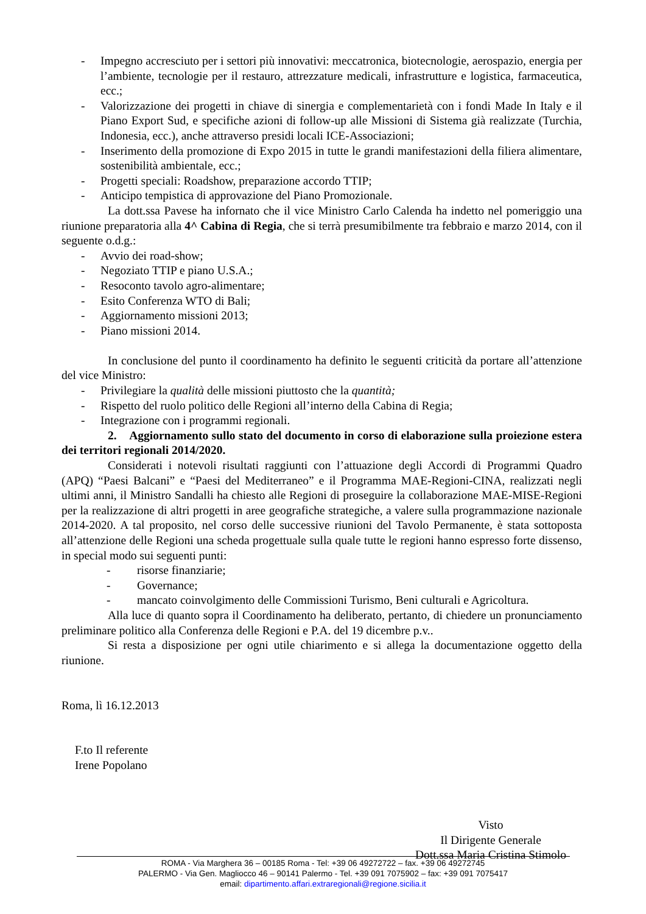- Impegno accresciuto per i settori più innovativi: meccatronica, biotecnologie, aerospazio, energia per l’ambiente, tecnologie per il restauro, attrezzature medicali, infrastrutture e logistica, farmaceutica, ecc.;
- Valorizzazione dei progetti in chiave di sinergia e complementarietà con i fondi Made In Italy e il Piano Export Sud, e specifiche azioni di follow-up alle Missioni di Sistema già realizzate (Turchia, Indonesia, ecc.), anche attraverso presidi locali ICE-Associazioni;
- Inserimento della promozione di Expo 2015 in tutte le grandi manifestazioni della filiera alimentare, sostenibilità ambientale, ecc.;
- Progetti speciali: Roadshow, preparazione accordo TTIP;
- Anticipo tempistica di approvazione del Piano Promozionale.
La dott.ssa Pavese ha infornato che il vice Ministro Carlo Calenda ha indetto nel pomeriggio una riunione preparatoria alla 4^ Cabina di Regia, che si terrà presumibilmente tra febbraio e marzo 2014, con il seguente o.d.g.:
- Avvio dei road-show;
- Negoziato TTIP e piano U.S.A.;
- Resoconto tavolo agro-alimentare;
- Esito Conferenza WTO di Bali;
- Aggiornamento missioni 2013;
- Piano missioni 2014.
In conclusione del punto il coordinamento ha definito le seguenti criticità da portare all’attenzione del vice Ministro:
- Privilegiare la qualità delle missioni piuttosto che la quantità;
- Rispetto del ruolo politico delle Regioni all’interno della Cabina di Regia;
- Integrazione con i programmi regionali.
2. Aggiornamento sullo stato del documento in corso di elaborazione sulla proiezione estera dei territori regionali 2014/2020.
Considerati i notevoli risultati raggiunti con l’attuazione degli Accordi di Programmi Quadro (APQ) “Paesi Balcani” e “Paesi del Mediterraneo” e il Programma MAE-Regioni-CINA, realizzati negli ultimi anni, il Ministro Sandalli ha chiesto alle Regioni di proseguire la collaborazione MAE-MISE-Regioni per la realizzazione di altri progetti in aree geografiche strategiche, a valere sulla programmazione nazionale 2014-2020. A tal proposito, nel corso delle successive riunioni del Tavolo Permanente, è stata sottoposta all’attenzione delle Regioni una scheda progettuale sulla quale tutte le regioni hanno espresso forte dissenso, in special modo sui seguenti punti:
- risorse finanziarie;
- Governance;
- mancato coinvolgimento delle Commissioni Turismo, Beni culturali e Agricoltura.
Alla luce di quanto sopra il Coordinamento ha deliberato, pertanto, di chiedere un pronunciamento preliminare politico alla Conferenza delle Regioni e P.A. del 19 dicembre p.v..
Si resta a disposizione per ogni utile chiarimento e si allega la documentazione oggetto della riunione.
Roma, lì 16.12.2013
F.to Il referente
Irene Popolano
Visto
Il Dirigente Generale
Dott.ssa Maria Cristina Stimolo
ROMA - Via Marghera 36 – 00185 Roma - Tel: +39 06 49272722 – fax. +39 06 49272745
PALERMO - Via Gen. Magliocco 46 – 90141 Palermo - Tel. +39 091 7075902 – fax: +39 091 7075417
email: dipartimento.affari.extraregionali@regione.sicilia.it